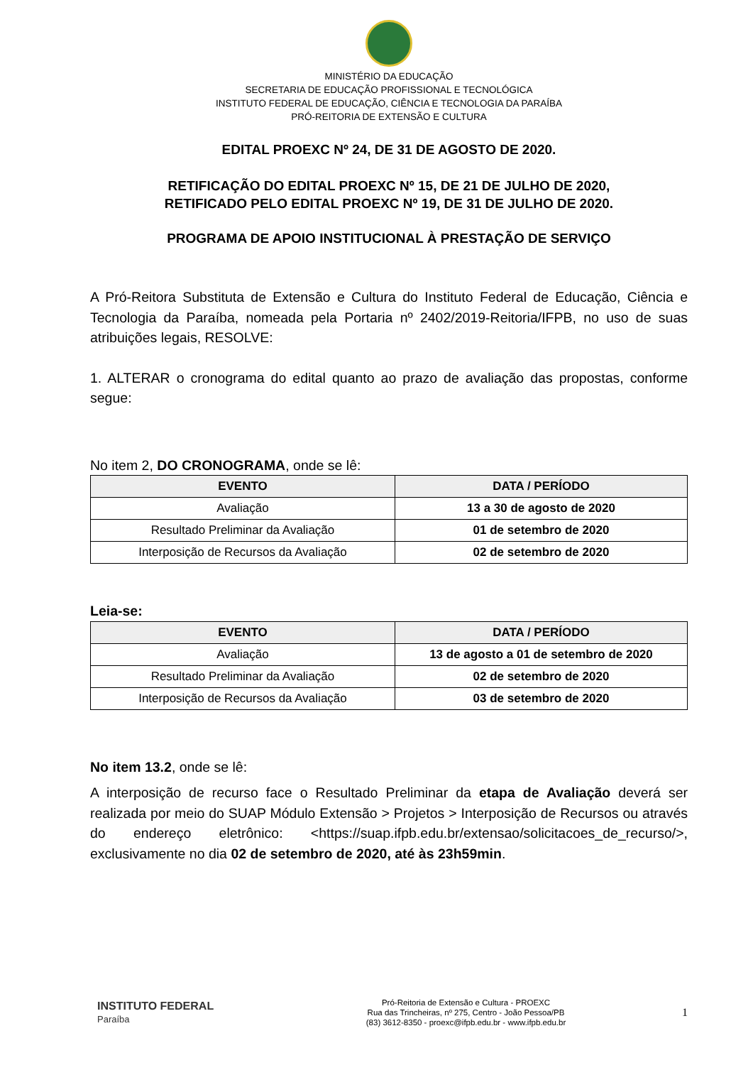MINISTÉRIO DA EDUCAÇÃO
SECRETARIA DE EDUCAÇÃO PROFISSIONAL E TECNOLÓGICA
INSTITUTO FEDERAL DE EDUCAÇÃO, CIÊNCIA E TECNOLOGIA DA PARAÍBA
PRÓ-REITORIA DE EXTENSÃO E CULTURA
EDITAL PROEXC Nº 24, DE 31 DE AGOSTO DE 2020.
RETIFICAÇÃO DO EDITAL PROEXC Nº 15, DE 21 DE JULHO DE 2020,
RETIFICADO PELO EDITAL PROEXC Nº 19, DE 31 DE JULHO DE 2020.
PROGRAMA DE APOIO INSTITUCIONAL À PRESTAÇÃO DE SERVIÇO
A Pró-Reitora Substituta de Extensão e Cultura do Instituto Federal de Educação, Ciência e Tecnologia da Paraíba, nomeada pela Portaria nº 2402/2019-Reitoria/IFPB, no uso de suas atribuições legais, RESOLVE:
1. ALTERAR o cronograma do edital quanto ao prazo de avaliação das propostas, conforme segue:
No item 2, DO CRONOGRAMA, onde se lê:
| EVENTO | DATA / PERÍODO |
| --- | --- |
| Avaliação | 13 a 30 de agosto de 2020 |
| Resultado Preliminar da Avaliação | 01 de setembro de 2020 |
| Interposição de Recursos da Avaliação | 02 de setembro de 2020 |
Leia-se:
| EVENTO | DATA / PERÍODO |
| --- | --- |
| Avaliação | 13 de agosto a 01 de setembro de 2020 |
| Resultado Preliminar da Avaliação | 02 de setembro de 2020 |
| Interposição de Recursos da Avaliação | 03 de setembro de 2020 |
No item 13.2, onde se lê:
A interposição de recurso face o Resultado Preliminar da etapa de Avaliação deverá ser realizada por meio do SUAP Módulo Extensão > Projetos > Interposição de Recursos ou através do endereço eletrônico: <https://suap.ifpb.edu.br/extensao/solicitacoes_de_recurso/>, exclusivamente no dia 02 de setembro de 2020, até às 23h59min.
INSTITUTO FEDERAL
Paraíba
Pró-Reitoria de Extensão e Cultura - PROEXC
Rua das Trincheiras, nº 275, Centro - João Pessoa/PB
(83) 3612-8350 - proexc@ifpb.edu.br - www.ifpb.edu.br
1